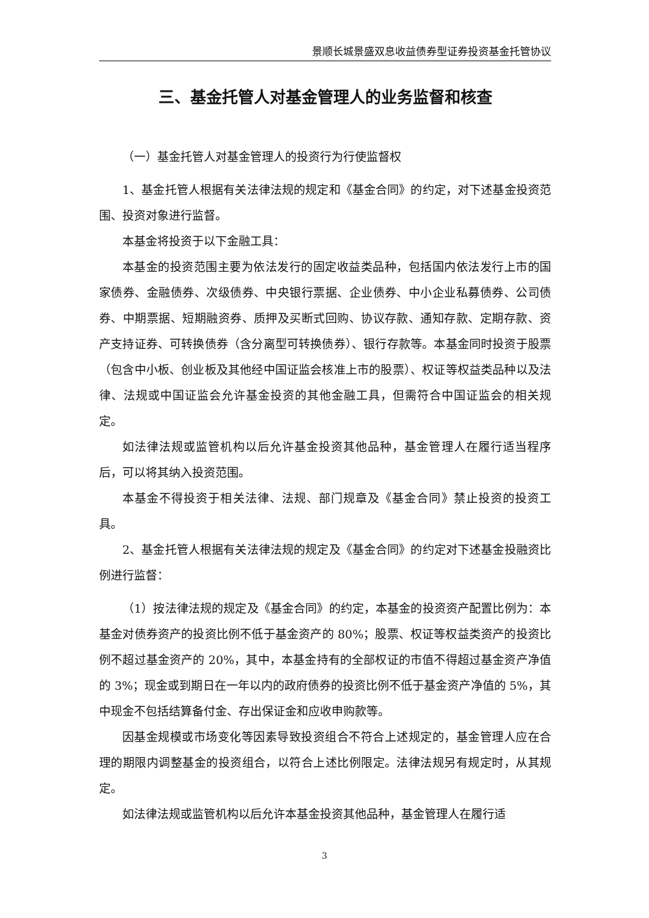景顺长城景盛双息收益债券型证券投资基金托管协议
三、基金托管人对基金管理人的业务监督和核查
（一）基金托管人对基金管理人的投资行为行使监督权
1、基金托管人根据有关法律法规的规定和《基金合同》的约定，对下述基金投资范围、投资对象进行监督。
本基金将投资于以下金融工具：
本基金的投资范围主要为依法发行的固定收益类品种，包括国内依法发行上市的国家债券、金融债券、次级债券、中央银行票据、企业债券、中小企业私募债券、公司债券、中期票据、短期融资券、质押及买断式回购、协议存款、通知存款、定期存款、资产支持证券、可转换债券（含分离型可转换债券）、银行存款等。本基金同时投资于股票（包含中小板、创业板及其他经中国证监会核准上市的股票）、权证等权益类品种以及法律、法规或中国证监会允许基金投资的其他金融工具，但需符合中国证监会的相关规定。
如法律法规或监管机构以后允许基金投资其他品种，基金管理人在履行适当程序后，可以将其纳入投资范围。
本基金不得投资于相关法律、法规、部门规章及《基金合同》禁止投资的投资工具。
2、基金托管人根据有关法律法规的规定及《基金合同》的约定对下述基金投融资比例进行监督：
（1）按法律法规的规定及《基金合同》的约定，本基金的投资资产配置比例为：本基金对债券资产的投资比例不低于基金资产的 80%；股票、权证等权益类资产的投资比例不超过基金资产的 20%，其中，本基金持有的全部权证的市值不得超过基金资产净值的 3%；现金或到期日在一年以内的政府债券的投资比例不低于基金资产净值的 5%，其中现金不包括结算备付金、存出保证金和应收申购款等。
因基金规模或市场变化等因素导致投资组合不符合上述规定的，基金管理人应在合理的期限内调整基金的投资组合，以符合上述比例限定。法律法规另有规定时，从其规定。
如法律法规或监管机构以后允许本基金投资其他品种，基金管理人在履行适
3